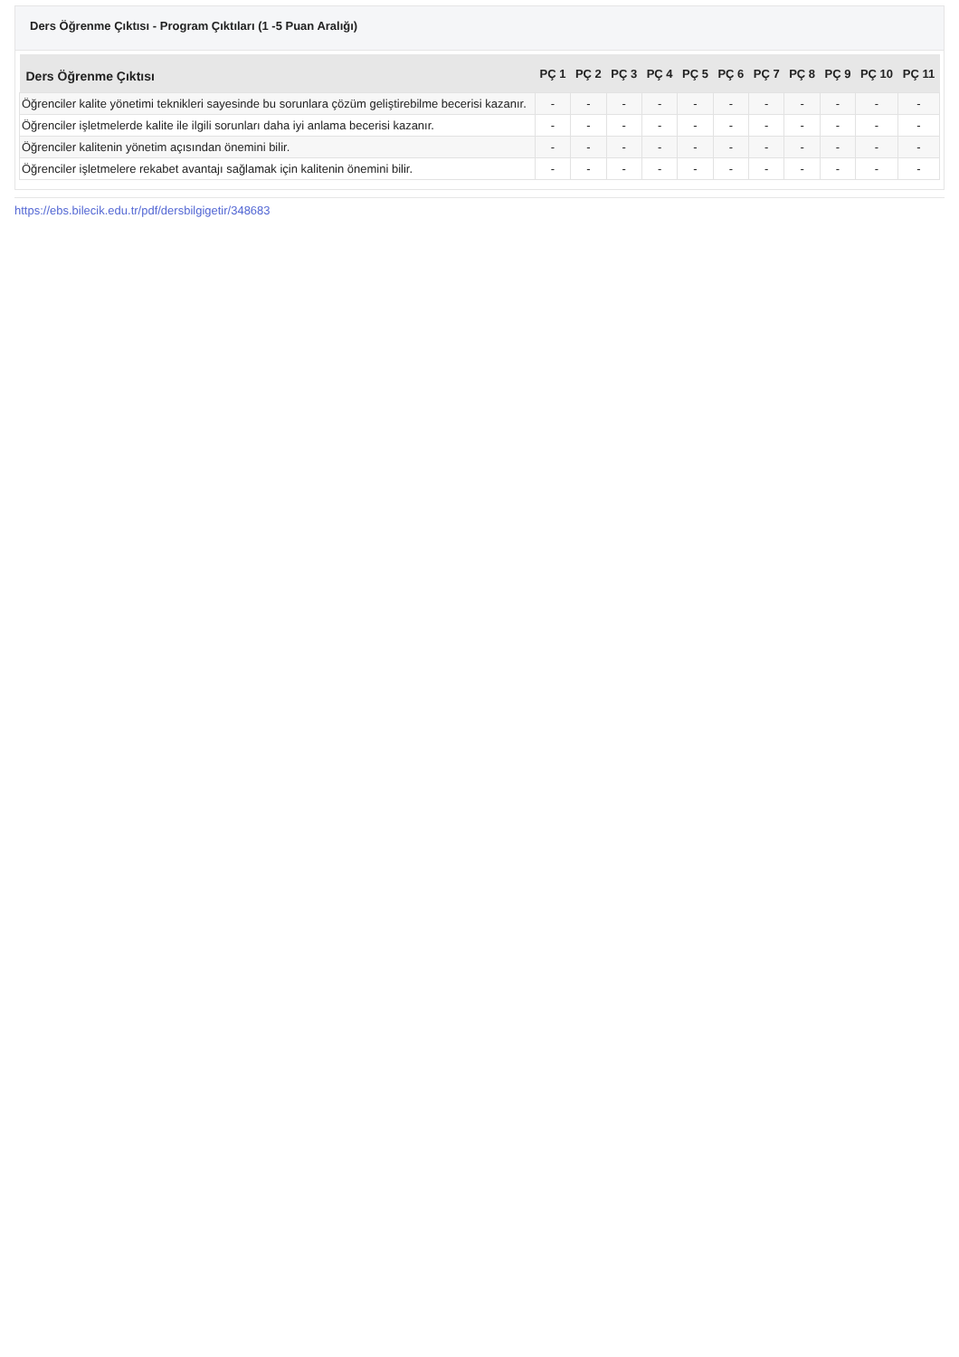Ders Öğrenme Çıktısı - Program Çıktıları (1 -5 Puan Aralığı)
| Ders Öğrenme Çıktısı | PÇ 1 | PÇ 2 | PÇ 3 | PÇ 4 | PÇ 5 | PÇ 6 | PÇ 7 | PÇ 8 | PÇ 9 | PÇ 10 | PÇ 11 |
| --- | --- | --- | --- | --- | --- | --- | --- | --- | --- | --- | --- |
| Öğrenciler kalite yönetimi teknikleri sayesinde bu sorunlara çözüm geliştirebilme becerisi kazanır. | - | - | - | - | - | - | - | - | - | - | - |
| Öğrenciler işletmelerde kalite ile ilgili sorunları daha iyi anlama becerisi kazanır. | - | - | - | - | - | - | - | - | - | - | - |
| Öğrenciler kalitenin yönetim açısından önemini bilir. | - | - | - | - | - | - | - | - | - | - | - |
| Öğrenciler işletmelere rekabet avantajı sağlamak için kalitenin önemini bilir. | - | - | - | - | - | - | - | - | - | - | - |
https://ebs.bilecik.edu.tr/pdf/dersbilgigetir/348683